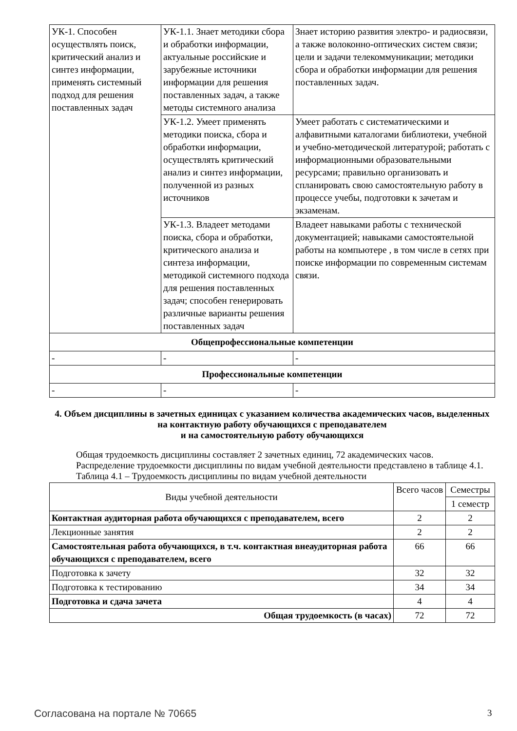| УК-1. Способен осуществлять поиск, критический анализ и синтез информации, применять системный подход для решения поставленных задач | УК-1.1. Знает методики сбора и обработки информации, актуальные российские и зарубежные источники информации для решения поставленных задач, а также методы системного анализа | Знает историю развития электро- и радиосвязи, а также волоконно-оптических систем связи; цели и задачи телекоммуникации; методики сбора и обработки информации для решения поставленных задач. |
| | УК-1.2. Умеет применять методики поиска, сбора и обработки информации, осуществлять критический анализ и синтез информации, полученной из разных источников | Умеет работать с систематическими и алфавитными каталогами библиотеки, учебной и учебно-методической литературой; работать с информационными образовательными ресурсами; правильно организовать и спланировать свою самостоятельную работу в процессе учебы, подготовки к зачетам и экзаменам. |
| | УК-1.3. Владеет методами поиска, сбора и обработки, критического анализа и синтеза информации, методикой системного подхода для решения поставленных задач; способен генерировать различные варианты решения поставленных задач | Владеет навыками работы с технической документацией; навыками самостоятельной работы на компьютере , в том числе в сетях при поиске информации по современным системам связи. |
| Общепрофессиональные компетенции | | |
| - | - | - |
| Профессиональные компетенции | | |
| - | - | - |
4. Объем дисциплины в зачетных единицах с указанием количества академических часов, выделенных на контактную работу обучающихся с преподавателем
и на самостоятельную работу обучающихся
Общая трудоемкость дисциплины составляет 2 зачетных единиц, 72 академических часов.
Распределение трудоемкости дисциплины по видам учебной деятельности представлено в таблице 4.1.
Таблица 4.1 – Трудоемкость дисциплины по видам учебной деятельности
| Виды учебной деятельности | Всего часов | Семестры |
| | | 1 семестр |
| Контактная аудиторная работа обучающихся с преподавателем, всего | 2 | 2 |
| Лекционные занятия | 2 | 2 |
| Самостоятельная работа обучающихся, в т.ч. контактная внеаудиторная работа обучающихся с преподавателем, всего | 66 | 66 |
| Подготовка к зачету | 32 | 32 |
| Подготовка к тестированию | 34 | 34 |
| Подготовка и сдача зачета | 4 | 4 |
| Общая трудоемкость (в часах) | 72 | 72 |
Согласована на портале № 70665 3